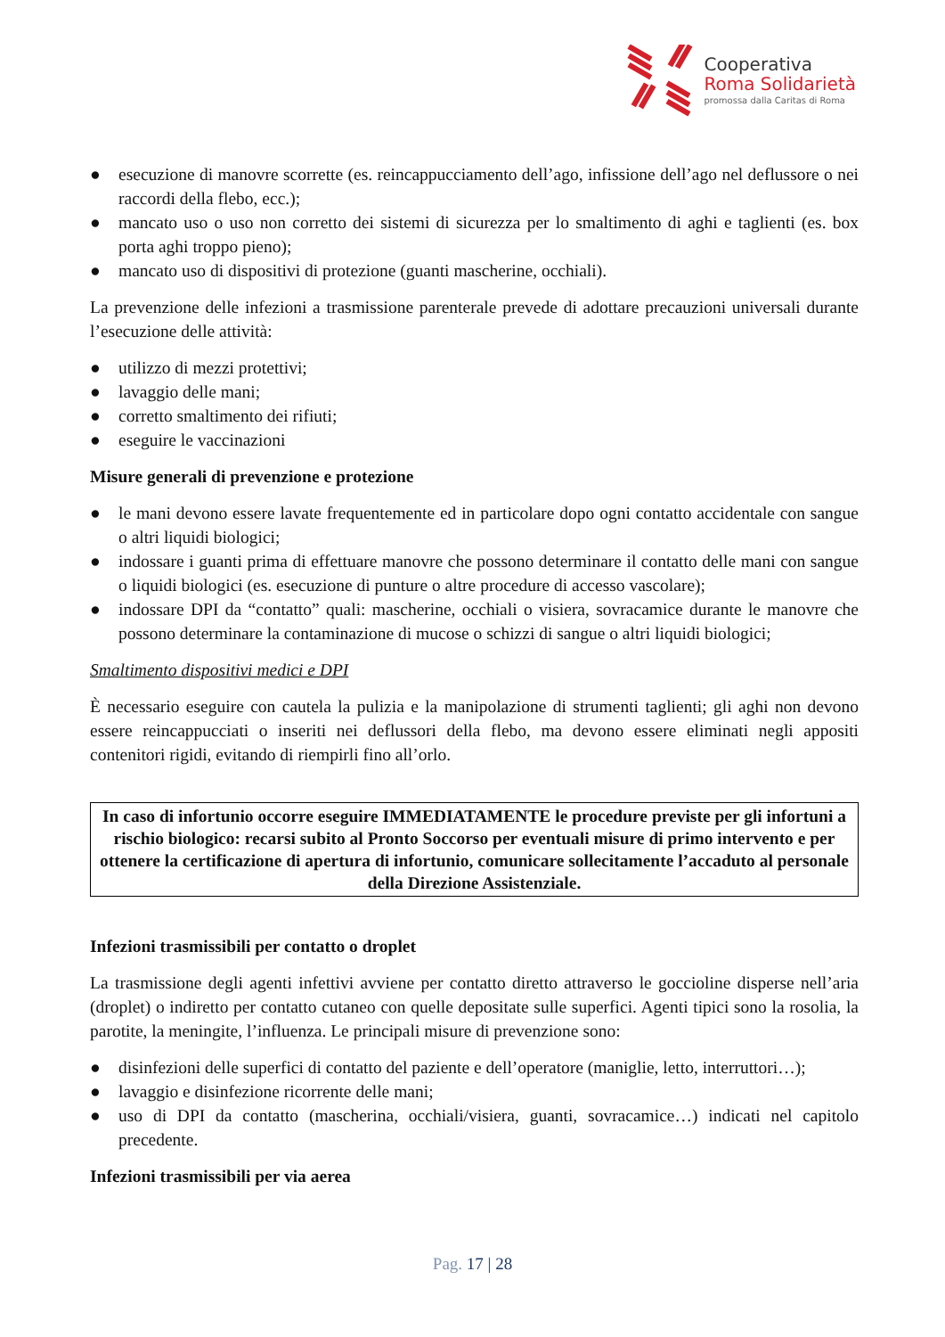Cooperativa
Roma Solidarietà
promossa dalla Caritas di Roma
● esecuzione di manovre scorrette (es. reincappucciamento dell’ago, infissione dell’ago nel deflussore o nei raccordi della flebo, ecc.);
● mancato uso o uso non corretto dei sistemi di sicurezza per lo smaltimento di aghi e taglienti (es. box porta aghi troppo pieno);
● mancato uso di dispositivi di protezione (guanti mascherine, occhiali).
La prevenzione delle infezioni a trasmissione parenterale prevede di adottare precauzioni universali durante l’esecuzione delle attività:
● utilizzo di mezzi protettivi;
● lavaggio delle mani;
● corretto smaltimento dei rifiuti;
● eseguire le vaccinazioni
Misure generali di prevenzione e protezione
● le mani devono essere lavate frequentemente ed in particolare dopo ogni contatto accidentale con sangue o altri liquidi biologici;
● indossare i guanti prima di effettuare manovre che possono determinare il contatto delle mani con sangue o liquidi biologici (es. esecuzione di punture o altre procedure di accesso vascolare);
● indossare DPI da “contatto” quali: mascherine, occhiali o visiera, sovracamice durante le manovre che possono determinare la contaminazione di mucose o schizzi di sangue o altri liquidi biologici;
Smaltimento dispositivi medici e DPI
È necessario eseguire con cautela la pulizia e la manipolazione di strumenti taglienti; gli aghi non devono essere reincappucciati o inseriti nei deflussori della flebo, ma devono essere eliminati negli appositi contenitori rigidi, evitando di riempirli fino all’orlo.
In caso di infortunio occorre eseguire IMMEDIATAMENTE le procedure previste per gli infortuni a rischio biologico: recarsi subito al Pronto Soccorso per eventuali misure di primo intervento e per ottenere la certificazione di apertura di infortunio, comunicare sollecitamente l’accaduto al personale della Direzione Assistenziale.
Infezioni trasmissibili per contatto o droplet
La trasmissione degli agenti infettivi avviene per contatto diretto attraverso le goccioline disperse nell’aria (droplet) o indiretto per contatto cutaneo con quelle depositate sulle superfici. Agenti tipici sono la rosolia, la parotite, la meningite, l’influenza. Le principali misure di prevenzione sono:
● disinfezioni delle superfici di contatto del paziente e dell’operatore (maniglie, letto, interruttori…);
● lavaggio e disinfezione ricorrente delle mani;
● uso di DPI da contatto (mascherina, occhiali/visiera, guanti, sovracamice…) indicati nel capitolo precedente.
Infezioni trasmissibili per via aerea
Pag. 17 | 28